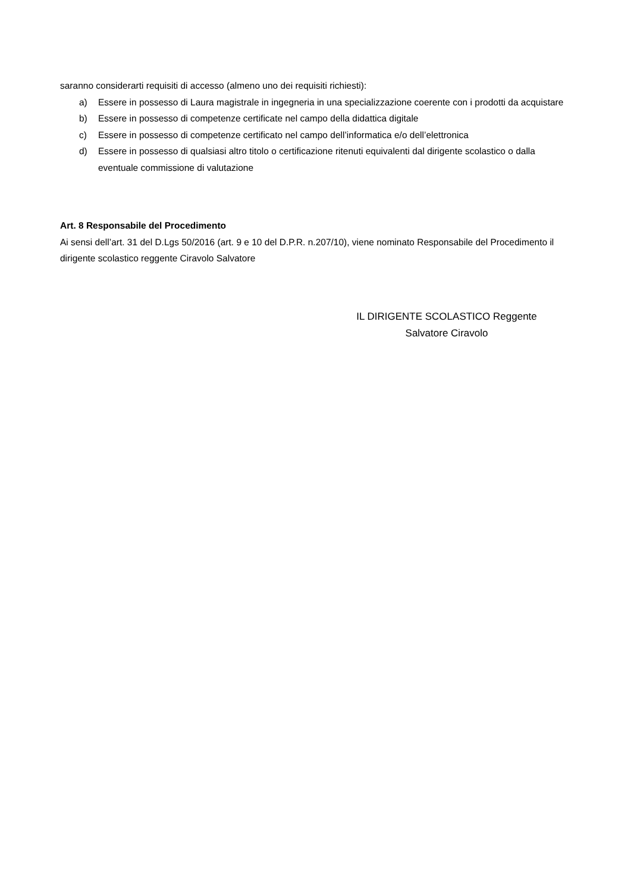saranno considerarti requisiti di accesso (almeno uno dei requisiti richiesti):
a) Essere in possesso di Laura magistrale in ingegneria in una specializzazione coerente con i prodotti da acquistare
b) Essere in possesso di competenze certificate nel campo della didattica digitale
c) Essere in possesso di competenze certificato nel campo dell’informatica e/o dell’elettronica
d) Essere in possesso di qualsiasi altro titolo o certificazione ritenuti equivalenti dal dirigente scolastico o dalla eventuale commissione di valutazione
Art. 8 Responsabile del Procedimento
Ai sensi dell’art. 31 del D.Lgs 50/2016 (art. 9 e 10 del D.P.R. n.207/10), viene nominato Responsabile del Procedimento il dirigente scolastico reggente Ciravolo Salvatore
IL DIRIGENTE SCOLASTICO Reggente
Salvatore Ciravolo